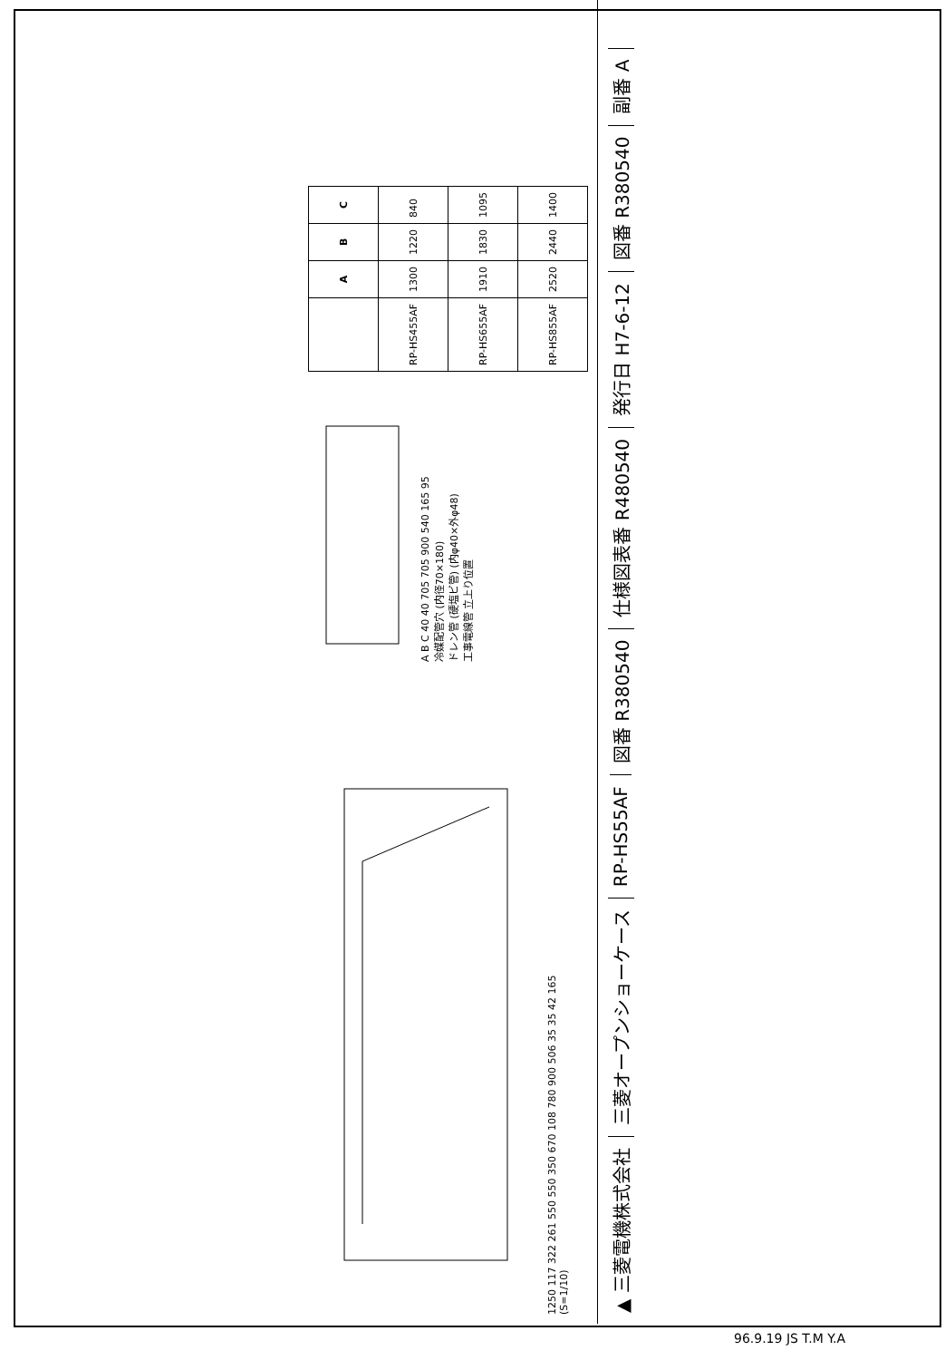1250 117 322 261 550 550 350 670 108 780 900 506 35 35 42 165
(S=1/10)
A B C 40 40 705 705 900 540 165 95
冷媒配管穴 (内径70×180)
ドレン管 (硬塩ビ管) (内φ40×外φ48)
工事電線管 立上り位置
| | A | B | C |
| --- | --- | --- | --- |
| RP-HS455AF | 1300 | 1220 | 840 |
| RP-HS655AF | 1910 | 1830 | 1095 |
| RP-HS855AF | 2520 | 2440 | 1400 |
▲ 三菱電機株式会社
三菱オープンショーケース
RP-HS55AF
図番 R380540
仕様図表番 R480540
発行日 H7-6-12
図番 R380540
副番 A
96.9.19 JS T.M Y.A